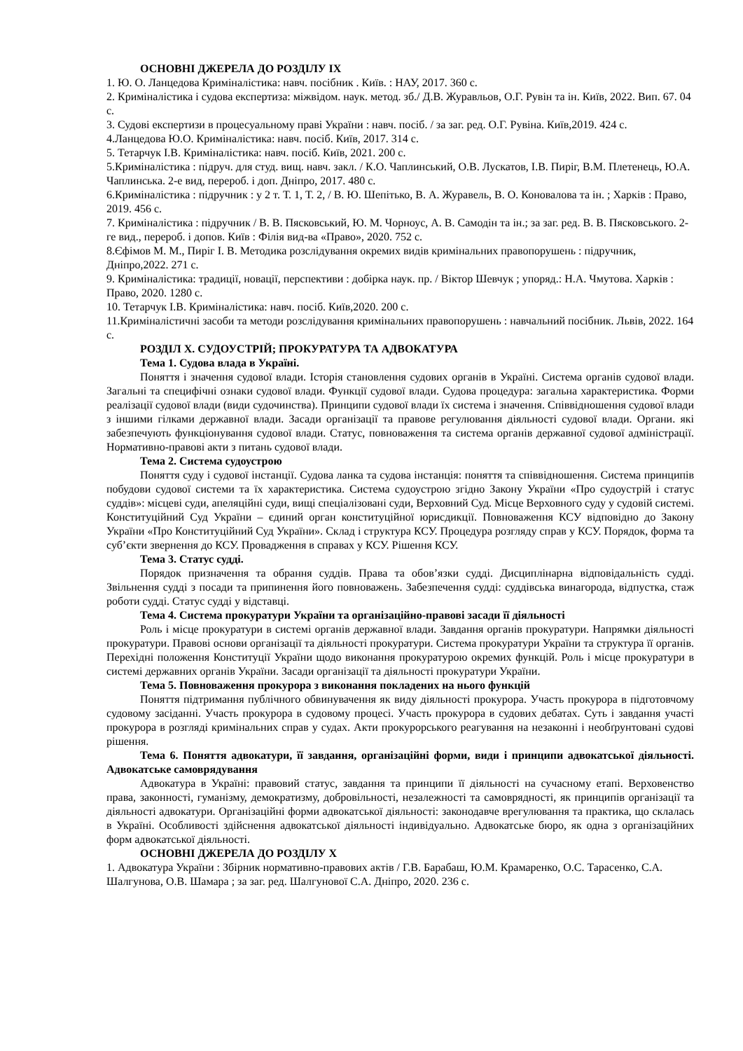ОСНОВНІ ДЖЕРЕЛА ДО РОЗДІЛУ ІХ
1. Ю. О. Ланцедова Криміналістика: навч. посібник . Київ. : НАУ, 2017. 360 с.
2. Криміналістика і судова експертиза: міжвідом. наук. метод. зб./ Д.В. Журавльов, О.Г. Рувін та ін. Київ, 2022. Вип. 67. 04 с.
3. Судові експертизи в процесуальному праві України : навч. посіб. / за заг. ред. О.Г. Рувіна. Київ,2019. 424 с.
4.Ланцедова Ю.О. Криміналістика: навч. посіб. Київ, 2017. 314 с.
5. Тетарчук І.В. Криміналістика: навч. посіб. Київ, 2021. 200 с.
5.Криміналістика : підруч. для студ. вищ. навч. закл. / К.О. Чаплинський, О.В. Лускатов, І.В. Пиріг, В.М. Плетенець, Ю.А. Чаплинська. 2-е вид, перероб. і доп. Дніпро, 2017. 480 с.
6.Криміналістика : підручник : у 2 т. Т. 1, Т. 2, / В. Ю. Шепітько, В. А. Журавель, В. О. Коновалова та ін. ; Харків : Право, 2019. 456 с.
7. Криміналістика : підручник / В. В. Пясковський, Ю. М. Чорноус, А. В. Самодін та ін.; за заг. ред. В. В. Пясковського. 2-ге вид., перероб. і допов. Київ : Філія вид-ва «Право», 2020. 752 с.
8.Єфімов М. М., Пиріг І. В. Методика розслідування окремих видів кримінальних правопорушень : підручник, Дніпро,2022. 271 с.
9. Криміналістика: традиції, новації, перспективи : добірка наук. пр. / Віктор Шевчук ; упоряд.: Н.А. Чмутова. Харків : Право, 2020. 1280 с.
10. Тетарчук І.В. Криміналістика: навч. посіб. Київ,2020. 200 с.
11.Криміналістичні засоби та методи розслідування кримінальних правопорушень : навчальний посібник. Львів, 2022. 164 с.
РОЗДІЛ Х. СУДОУСТРІЙ; ПРОКУРАТУРА ТА АДВОКАТУРА
Тема 1. Судова влада в Україні.
Поняття і значення судової влади. Історія становлення судових органів в Україні. Система органів судової влади. Загальні та специфічні ознаки судової влади. Функції судової влади. Судова процедура: загальна характеристика. Форми реалізації судової влади (види судочинства). Принципи судової влади їх система і значення. Співвідношення судової влади з іншими гілками державної влади. Засади організації та правове регулювання діяльності судової влади. Органи. які забезпечують функціонування судової влади. Статус, повноваження та система органів державної судової адміністрації. Нормативно-правові акти з питань судової влади.
Тема 2. Система судоустрою
Поняття суду і судової інстанції. Судова ланка та судова інстанція: поняття та співвідношення. Система принципів побудови судової системи та їх характеристика. Система судоустрою згідно Закону України «Про судоустрій і статус суддів»: місцеві суди, апеляційні суди, вищі спеціалізовані суди, Верховний Суд. Місце Верховного суду у судовій системі. Конституційний Суд України – єдиний орган конституційної юрисдикції. Повноваження КСУ відповідно до Закону України «Про Конституційний Суд України». Склад і структура КСУ. Процедура розгляду справ у КСУ. Порядок, форма та суб’єкти звернення до КСУ. Провадження в справах у КСУ. Рішення КСУ.
Тема 3. Статус судді.
Порядок призначення та обрання суддів. Права та обов’язки судді. Дисциплінарна відповідальність судді. Звільнення судді з посади та припинення його повноважень. Забезпечення судді: суддівська винагорода, відпустка, стаж роботи судді. Статус судді у відставці.
Тема 4. Система прокуратури України та організаційно-правові засади її діяльності
Роль і місце прокуратури в системі органів державної влади. Завдання органів прокуратури. Напрямки діяльності прокуратури. Правові основи організації та діяльності прокуратури. Система прокуратури України та структура її органів. Перехідні положення Конституції України щодо виконання прокуратурою окремих функцій. Роль і місце прокуратури в системі державних органів України. Засади організації та діяльності прокуратури України.
Тема 5. Повноваження прокурора з виконання покладених на нього функцій
Поняття підтримання публічного обвинувачення як виду діяльності прокурора. Участь прокурора в підготовчому судовому засіданні. Участь прокурора в судовому процесі. Участь прокурора в судових дебатах. Суть і завдання участі прокурора в розгляді кримінальних справ у судах. Акти прокурорського реагування на незаконні і необґрунтовані судові рішення.
Тема 6. Поняття адвокатури, її завдання, організаційні форми, види і принципи адвокатської діяльності. Адвокатське самоврядування
Адвокатура в Україні: правовий статус, завдання та принципи її діяльності на сучасному етапі. Верховенство права, законності, гуманізму, демократизму, добровільності, незалежності та самоврядності, як принципів організації та діяльності адвокатури. Організаційні форми адвокатської діяльності: законодавче врегулювання та практика, що склалась в Україні. Особливості здійснення адвокатської діяльності індивідуально. Адвокатське бюро, як одна з організаційних форм адвокатської діяльності.
ОСНОВНІ ДЖЕРЕЛА ДО РОЗДІЛУ Х
1. Адвокатура України : Збірник нормативно-правових актів / Г.В. Барабаш, Ю.М. Крамаренко, О.С. Тарасенко, С.А. Шалгунова, О.В. Шамара ; за заг. ред. Шалгунової С.А. Дніпро, 2020. 236 с.